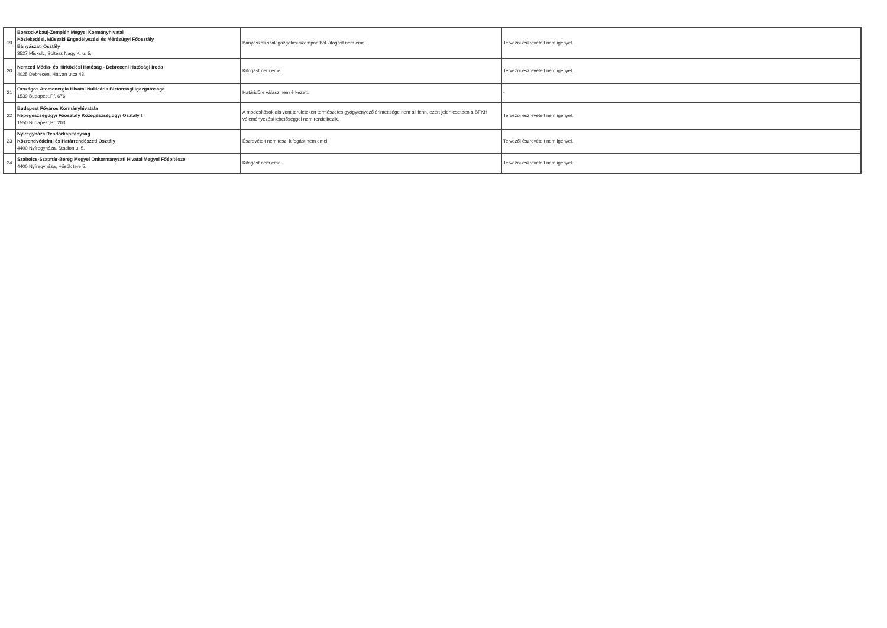| 19 | Borsod-Abaúj-Zemplén Megyei Kormányhivatal Közlekedési, Műszaki Engedélyezési és Mérésügyi Főosztály Bányászati Osztály 3527 Miskolc, Soltész Nagy K. u. 5. | Bányászati szakigazgatási szempontból kifogást nem emel. | Tervezői észrevételt nem igényel. |
| 20 | Nemzeti Média- és Hírközlési Hatóság - Debreceni Hatósági Iroda 4025 Debrecen, Hatvan utca 43. | Kifogást nem emel. | Tervezői észrevételt nem igényel. |
| 21 | Országos Atomenergia Hivatal Nukleáris Biztonsági Igazgatósága 1539 Budapest,Pf. 676. | Határidőre válasz nem érkezett. | - |
| 22 | Budapest Főváros Kormányhivatala Népegészségügyi Főosztály Közegészségügyi Osztály I. 1550 Budapest,Pf. 203. | A módosítások alá vont területeken természetes gyógytényező érintettsége nem áll fenn, ezért jelen esetben a BFKH véleményezési lehetőséggel nem rendelkezik. | Tervezői észrevételt nem igényel. |
| 23 | Nyíregyháza Rendőrkapitányság Közrendvédelmi és Határrendészeti Osztály 4400 Nyíregyháza, Stadion u. 5. | Észrevételt nem tesz, kifogást nem emel. | Tervezői észrevételt nem igényel. |
| 24 | Szabolcs-Szatmár-Bereg Megyei Önkormányzati Hivatal Megyei Főépítésze 4400 Nyíregyháza, Hősök tere 5. | Kifogást nem emel. | Tervezői észrevételt nem igényel. |